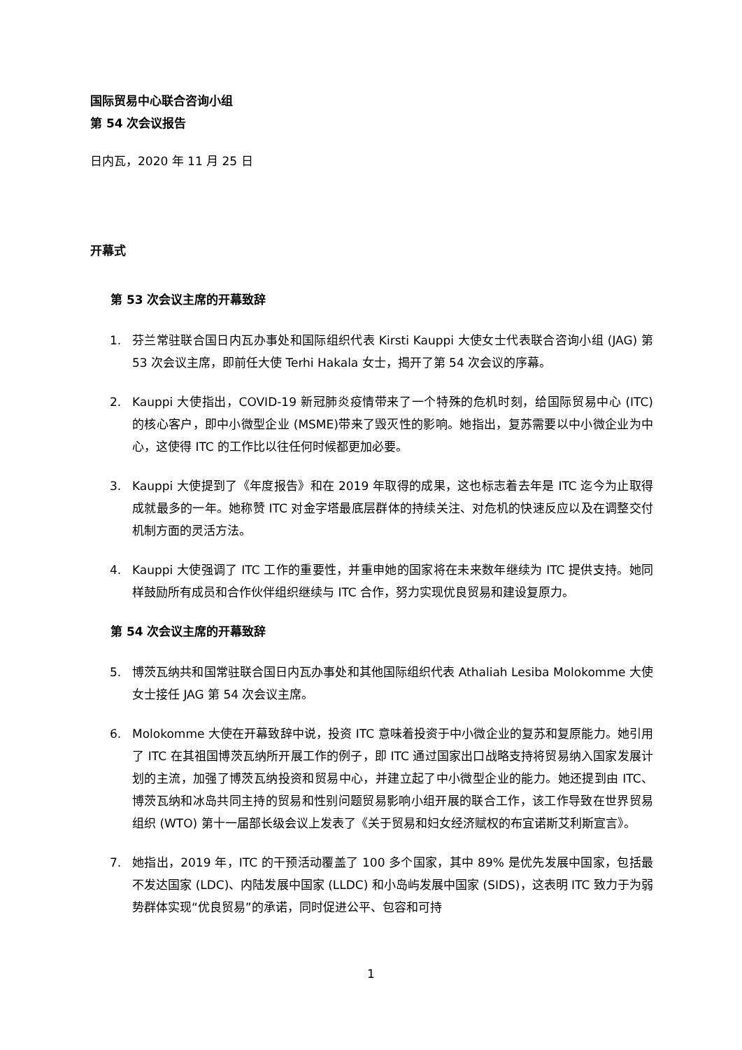国际贸易中心联合咨询小组
第 54 次会议报告
日内瓦，2020 年 11 月 25 日
开幕式
第 53 次会议主席的开幕致辞
1. 芬兰常驻联合国日内瓦办事处和国际组织代表 Kirsti Kauppi 大使女士代表联合咨询小组 (JAG) 第 53 次会议主席，即前任大使 Terhi Hakala 女士，揭开了第 54 次会议的序幕。
2. Kauppi 大使指出，COVID-19 新冠肺炎疫情带来了一个特殊的危机时刻，给国际贸易中心 (ITC) 的核心客户，即中小微型企业 (MSME)带来了毁灭性的影响。她指出，复苏需要以中小微企业为中心，这使得 ITC 的工作比以往任何时候都更加必要。
3. Kauppi 大使提到了《年度报告》和在 2019 年取得的成果，这也标志着去年是 ITC 迄今为止取得成就最多的一年。她称赞 ITC 对金字塔最底层群体的持续关注、对危机的快速反应以及在调整交付机制方面的灵活方法。
4. Kauppi 大使强调了 ITC 工作的重要性，并重申她的国家将在未来数年继续为 ITC 提供支持。她同样鼓励所有成员和合作伙伴组织继续与 ITC 合作，努力实现优良贸易和建设复原力。
第 54 次会议主席的开幕致辞
5. 博茨瓦纳共和国常驻联合国日内瓦办事处和其他国际组织代表 Athaliah Lesiba Molokomme 大使女士接任 JAG 第 54 次会议主席。
6. Molokomme 大使在开幕致辞中说，投资 ITC 意味着投资于中小微企业的复苏和复原能力。她引用了 ITC 在其祖国博茨瓦纳所开展工作的例子，即 ITC 通过国家出口战略支持将贸易纳入国家发展计划的主流，加强了博茨瓦纳投资和贸易中心，并建立起了中小微型企业的能力。她还提到由 ITC、博茨瓦纳和冰岛共同主持的贸易和性别问题贸易影响小组开展的联合工作，该工作导致在世界贸易组织 (WTO) 第十一届部长级会议上发表了《关于贸易和妇女经济赋权的布宜诺斯艾利斯宣言》。
7. 她指出，2019 年，ITC 的干预活动覆盖了 100 多个国家，其中 89% 是优先发展中国家，包括最不发达国家 (LDC)、内陆发展中国家 (LLDC) 和小岛屿发展中国家 (SIDS)，这表明 ITC 致力于为弱势群体实现“优良贸易”的承诺，同时促进公平、包容和可持
1